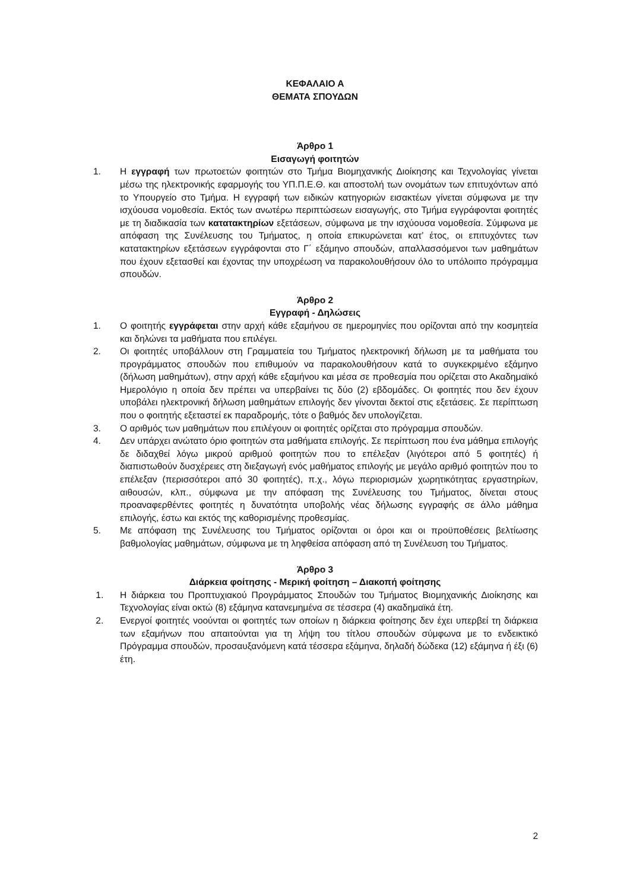ΚΕΦΑΛΑΙΟ Α
ΘΕΜΑΤΑ ΣΠΟΥΔΩΝ
Άρθρο 1
Εισαγωγή φοιτητών
1. Η εγγραφή των πρωτοετών φοιτητών στο Τμήμα Βιομηχανικής Διοίκησης και Τεχνολογίας γίνεται μέσω της ηλεκτρονικής εφαρμογής του ΥΠ.Π.Ε.Θ. και αποστολή των ονομάτων των επιτυχόντων από το Υπουργείο στο Τμήμα. Η εγγραφή των ειδικών κατηγοριών εισακτέων γίνεται σύμφωνα με την ισχύουσα νομοθεσία. Εκτός των ανωτέρω περιπτώσεων εισαγωγής, στο Τμήμα εγγράφονται φοιτητές με τη διαδικασία των κατατακτηρίων εξετάσεων, σύμφωνα με την ισχύουσα νομοθεσία. Σύμφωνα με απόφαση της Συνέλευσης του Τμήματος, η οποία επικυρώνεται κατ’ έτος, οι επιτυχόντες των κατατακτηρίων εξετάσεων εγγράφονται στο Γ΄ εξάμηνο σπουδών, απαλλασσόμενοι των μαθημάτων που έχουν εξετασθεί και έχοντας την υποχρέωση να παρακολουθήσουν όλο το υπόλοιπο πρόγραμμα σπουδών.
Άρθρο 2
Εγγραφή - Δηλώσεις
1. Ο φοιτητής εγγράφεται στην αρχή κάθε εξαμήνου σε ημερομηνίες που ορίζονται από την κοσμητεία και δηλώνει τα μαθήματα που επιλέγει.
2. Οι φοιτητές υποβάλλουν στη Γραμματεία του Τμήματος ηλεκτρονική δήλωση με τα μαθήματα του προγράμματος σπουδών που επιθυμούν να παρακολουθήσουν κατά το συγκεκριμένο εξάμηνο (δήλωση μαθημάτων), στην αρχή κάθε εξαμήνου και μέσα σε προθεσμία που ορίζεται στο Ακαδημαϊκό Ημερολόγιο η οποία δεν πρέπει να υπερβαίνει τις δύο (2) εβδομάδες. Οι φοιτητές που δεν έχουν υποβάλει ηλεκτρονική δήλωση μαθημάτων επιλογής δεν γίνονται δεκτοί στις εξετάσεις. Σε περίπτωση που ο φοιτητής εξεταστεί εκ παραδρομής, τότε ο βαθμός δεν υπολογίζεται.
3. Ο αριθμός των μαθημάτων που επιλέγουν οι φοιτητές ορίζεται στο πρόγραμμα σπουδών.
4. Δεν υπάρχει ανώτατο όριο φοιτητών στα μαθήματα επιλογής. Σε περίπτωση που ένα μάθημα επιλογής δε διδαχθεί λόγω μικρού αριθμού φοιτητών που το επέλεξαν (λιγότεροι από 5 φοιτητές) ή διαπιστωθούν δυσχέρειες στη διεξαγωγή ενός μαθήματος επιλογής με μεγάλο αριθμό φοιτητών που το επέλεξαν (περισσότεροι από 30 φοιτητές), π.χ., λόγω περιορισμών χωρητικότητας εργαστηρίων, αιθουσών, κλπ., σύμφωνα με την απόφαση της Συνέλευσης του Τμήματος, δίνεται στους προαναφερθέντες φοιτητές η δυνατότητα υποβολής νέας δήλωσης εγγραφής σε άλλο μάθημα επιλογής, έστω και εκτός της καθορισμένης προθεσμίας.
5. Με απόφαση της Συνέλευσης του Τμήματος ορίζονται οι όροι και οι προϋποθέσεις βελτίωσης βαθμολογίας μαθημάτων, σύμφωνα με τη ληφθείσα απόφαση από τη Συνέλευση του Τμήματος.
Άρθρο 3
Διάρκεια φοίτησης - Μερική φοίτηση – Διακοπή φοίτησης
1. Η διάρκεια του Προπτυχιακού Προγράμματος Σπουδών του Τμήματος Βιομηχανικής Διοίκησης και Τεχνολογίας είναι οκτώ (8) εξάμηνα κατανεμημένα σε τέσσερα (4) ακαδημαϊκά έτη.
2. Ενεργοί φοιτητές νοούνται οι φοιτητές των οποίων η διάρκεια φοίτησης δεν έχει υπερβεί τη διάρκεια των εξαμήνων που απαιτούνται για τη λήψη του τίτλου σπουδών σύμφωνα με το ενδεικτικό Πρόγραμμα σπουδών, προσαυξανόμενη κατά τέσσερα εξάμηνα, δηλαδή δώδεκα (12) εξάμηνα ή έξι (6) έτη.
2